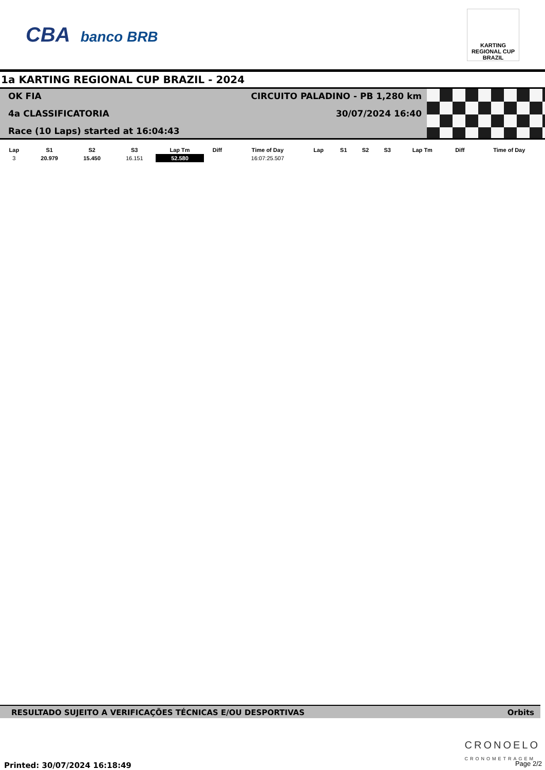CBA banco BRB
KARTING REGIONAL CUP BRAZIL
1a KARTING REGIONAL CUP BRAZIL - 2024
OK FIA
CIRCUITO PALADINO - PB 1,280 km
4a CLASSIFICATORIA
30/07/2024 16:40
Race (10 Laps) started at 16:04:43
| Lap | S1 | S2 | S3 | Lap Tm | Diff | Time of Day | Lap | S1 | S2 | S3 | Lap Tm | Diff | Time of Day |
| --- | --- | --- | --- | --- | --- | --- | --- | --- | --- | --- | --- | --- | --- |
| 3 | 20.979 | 15.450 | 16.151 | 52.580 | | 16:07:25.507 | | | | | | | |
RESULTADO SUJEITO A VERIFICAÇÕES TÉCNICAS E/OU DESPORTIVAS Orbits
Printed: 30/07/2024 16:18:49
CRONOELO
CRONOMETRAGEM
Page 2/2